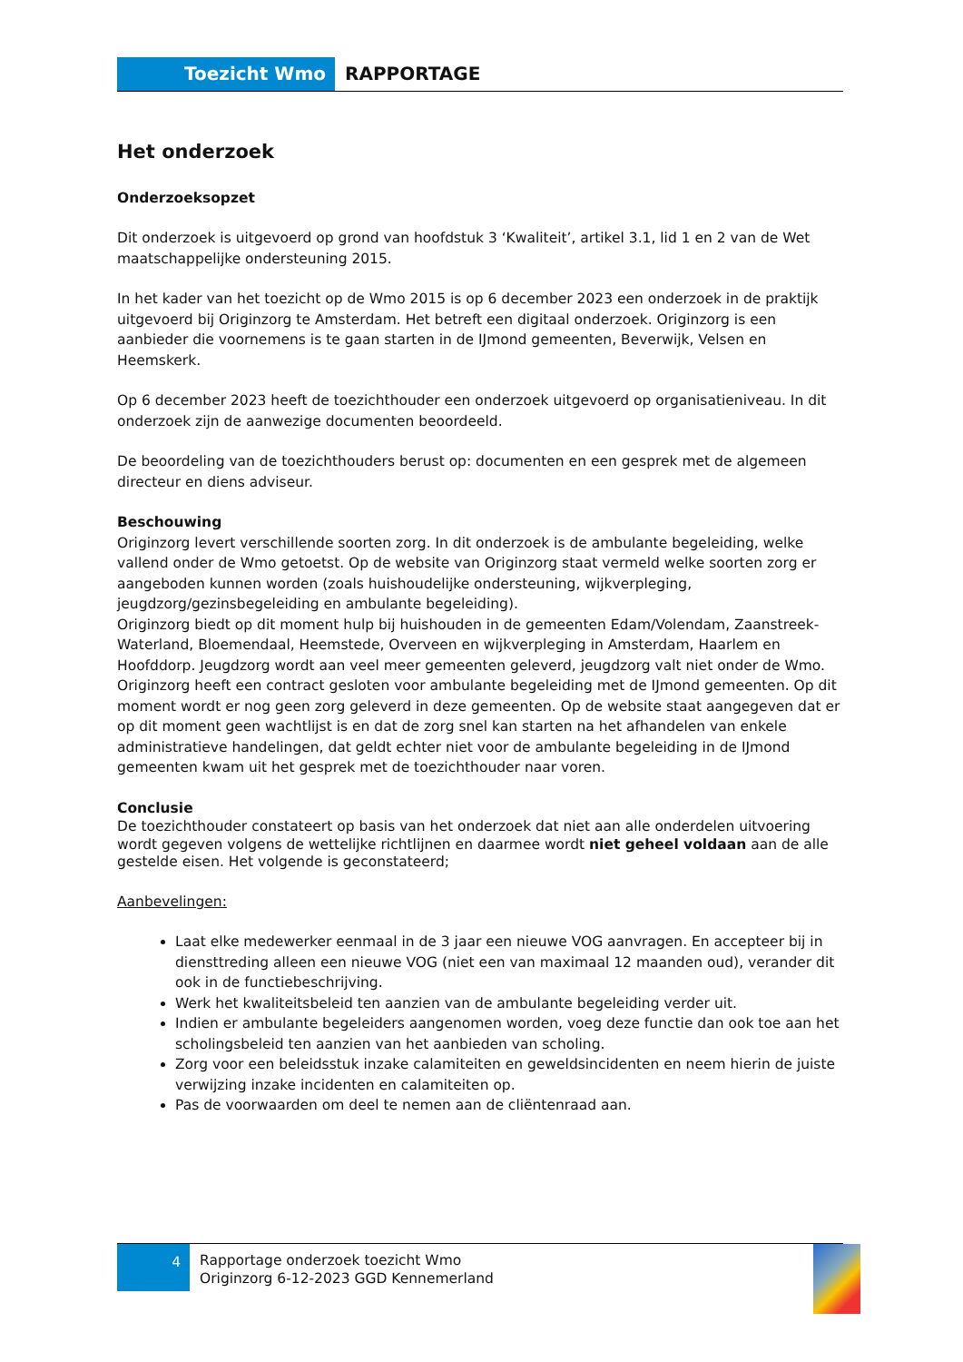Toezicht Wmo
RAPPORTAGE
Het onderzoek
Onderzoeksopzet
Dit onderzoek is uitgevoerd op grond van hoofdstuk 3 ‘Kwaliteit’, artikel 3.1, lid 1 en 2 van de Wet maatschappelijke ondersteuning 2015.
In het kader van het toezicht op de Wmo 2015 is op 6 december 2023 een onderzoek in de praktijk uitgevoerd bij Originzorg te Amsterdam. Het betreft een digitaal onderzoek. Originzorg is een aanbieder die voornemens is te gaan starten in de IJmond gemeenten, Beverwijk, Velsen en Heemskerk.
Op 6 december 2023 heeft de toezichthouder een onderzoek uitgevoerd op organisatieniveau. In dit onderzoek zijn de aanwezige documenten beoordeeld.
De beoordeling van de toezichthouders berust op: documenten en een gesprek met de algemeen directeur en diens adviseur.
Beschouwing
Originzorg levert verschillende soorten zorg. In dit onderzoek is de ambulante begeleiding, welke vallend onder de Wmo getoetst. Op de website van Originzorg staat vermeld welke soorten zorg er aangeboden kunnen worden (zoals huishoudelijke ondersteuning, wijkverpleging, jeugdzorg/gezinsbegeleiding en ambulante begeleiding).
Originzorg biedt op dit moment hulp bij huishouden in de gemeenten Edam/Volendam, Zaanstreek-Waterland, Bloemendaal, Heemstede, Overveen en wijkverpleging in Amsterdam, Haarlem en Hoofddorp. Jeugdzorg wordt aan veel meer gemeenten geleverd, jeugdzorg valt niet onder de Wmo. Originzorg heeft een contract gesloten voor ambulante begeleiding met de IJmond gemeenten. Op dit moment wordt er nog geen zorg geleverd in deze gemeenten. Op de website staat aangegeven dat er op dit moment geen wachtlijst is en dat de zorg snel kan starten na het afhandelen van enkele administratieve handelingen, dat geldt echter niet voor de ambulante begeleiding in de IJmond gemeenten kwam uit het gesprek met de toezichthouder naar voren.
Conclusie
De toezichthouder constateert op basis van het onderzoek dat niet aan alle onderdelen uitvoering wordt gegeven volgens de wettelijke richtlijnen en daarmee wordt niet geheel voldaan aan de alle gestelde eisen. Het volgende is geconstateerd;
Aanbevelingen:
Laat elke medewerker eenmaal in de 3 jaar een nieuwe VOG aanvragen. En accepteer bij in diensttreding alleen een nieuwe VOG (niet een van maximaal 12 maanden oud), verander dit ook in de functiebeschrijving.
Werk het kwaliteitsbeleid ten aanzien van de ambulante begeleiding verder uit.
Indien er ambulante begeleiders aangenomen worden, voeg deze functie dan ook toe aan het scholingsbeleid ten aanzien van het aanbieden van scholing.
Zorg voor een beleidsstuk inzake calamiteiten en geweldsincidenten en neem hierin de juiste verwijzing inzake incidenten en calamiteiten op.
Pas de voorwaarden om deel te nemen aan de cliëntenraad aan.
4
Rapportage onderzoek toezicht Wmo
Originzorg 6-12-2023 GGD Kennemerland